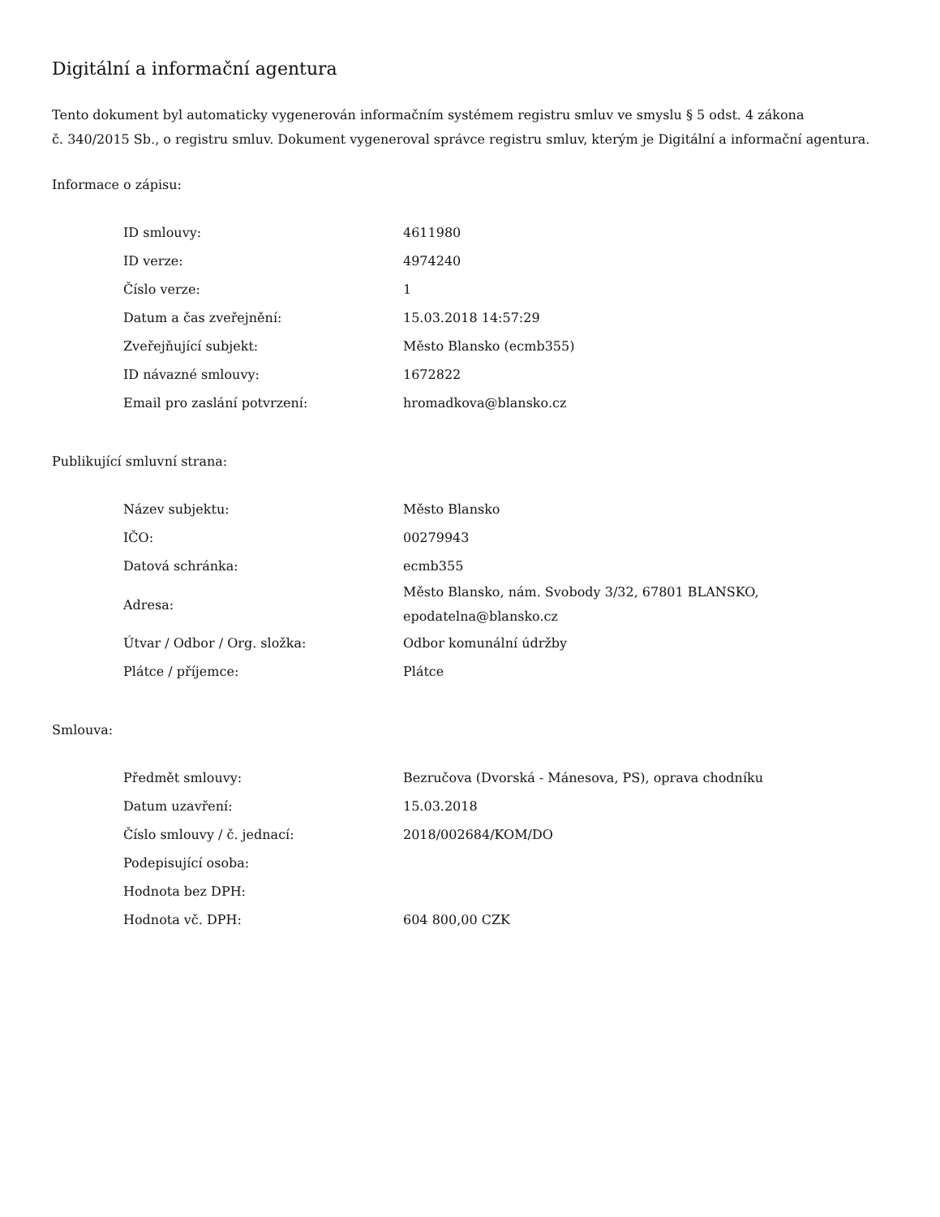Digitální a informační agentura
Tento dokument byl automaticky vygenerován informačním systémem registru smluv ve smyslu § 5 odst. 4 zákona
č. 340/2015 Sb., o registru smluv. Dokument vygeneroval správce registru smluv, kterým je Digitální a informační agentura.
Informace o zápisu:
| ID smlouvy: | 4611980 |
| ID verze: | 4974240 |
| Číslo verze: | 1 |
| Datum a čas zveřejnění: | 15.03.2018 14:57:29 |
| Zveřejňující subjekt: | Město Blansko (ecmb355) |
| ID návazné smlouvy: | 1672822 |
| Email pro zaslání potvrzení: | hromadkova@blansko.cz |
Publikující smluvní strana:
| Název subjektu: | Město Blansko |
| IČO: | 00279943 |
| Datová schránka: | ecmb355 |
| Adresa: | Město Blansko, nám. Svobody 3/32, 67801 BLANSKO, epodatelna@blansko.cz |
| Útvar / Odbor / Org. složka: | Odbor komunální údržby |
| Plátce / příjemce: | Plátce |
Smlouva:
| Předmět smlouvy: | Bezručova (Dvorská - Mánesova, PS), oprava chodníku |
| Datum uzavření: | 15.03.2018 |
| Číslo smlouvy / č. jednací: | 2018/002684/KOM/DO |
| Podepisující osoba: | |
| Hodnota bez DPH: | |
| Hodnota vč. DPH: | 604 800,00 CZK |